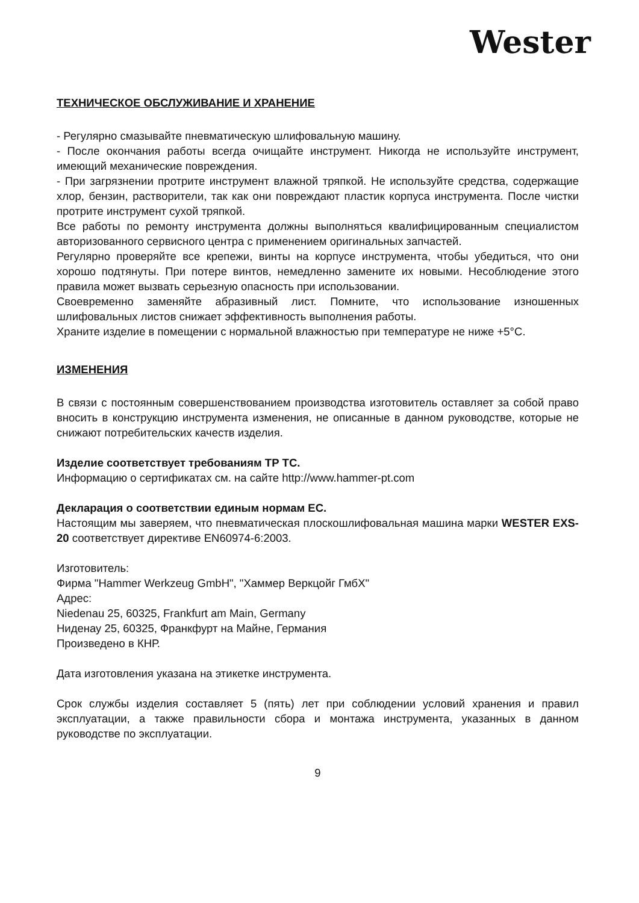Wester
ТЕХНИЧЕСКОЕ ОБСЛУЖИВАНИЕ И ХРАНЕНИЕ
- Регулярно смазывайте пневматическую шлифовальную машину.
- После окончания работы всегда очищайте инструмент. Никогда не используйте инструмент, имеющий механические повреждения.
- При загрязнении протрите инструмент влажной тряпкой. Не используйте средства, содержащие хлор, бензин, растворители, так как они повреждают пластик корпуса инструмента. После чистки протрите инструмент сухой тряпкой.
Все работы по ремонту инструмента должны выполняться квалифицированным специалистом авторизованного сервисного центра с применением оригинальных запчастей.
Регулярно проверяйте все крепежи, винты на корпусе инструмента, чтобы убедиться, что они хорошо подтянуты. При потере винтов, немедленно замените их новыми. Несоблюдение этого правила может вызвать серьезную опасность при использовании.
Своевременно заменяйте абразивный лист. Помните, что использование изношенных шлифовальных листов снижает эффективность выполнения работы.
Храните изделие в помещении с нормальной влажностью при температуре не ниже +5°С.
ИЗМЕНЕНИЯ
В связи с постоянным совершенствованием производства изготовитель оставляет за собой право вносить в конструкцию инструмента изменения, не описанные в данном руководстве, которые не снижают потребительских качеств изделия.
Изделие соответствует требованиям ТР ТС.
Информацию о сертификатах см. на сайте http://www.hammer-pt.com
Декларация о соответствии единым нормам ЕС.
Настоящим мы заверяем, что пневматическая плоскошлифовальная машина марки WESTER EXS-20 соответствует директиве EN60974-6:2003.
Изготовитель:
Фирма "Hammer Werkzeug GmbH", "Хаммер Веркцойг ГмбХ"
Адрес:
Niedenau 25, 60325, Frankfurt am Main, Germany
Ниденау 25, 60325, Франкфурт на Майне, Германия
Произведено в КНР.
Дата изготовления указана на этикетке инструмента.
Срок службы изделия составляет 5 (пять) лет при соблюдении условий хранения и правил эксплуатации, а также правильности сбора и монтажа инструмента, указанных в данном руководстве по эксплуатации.
9